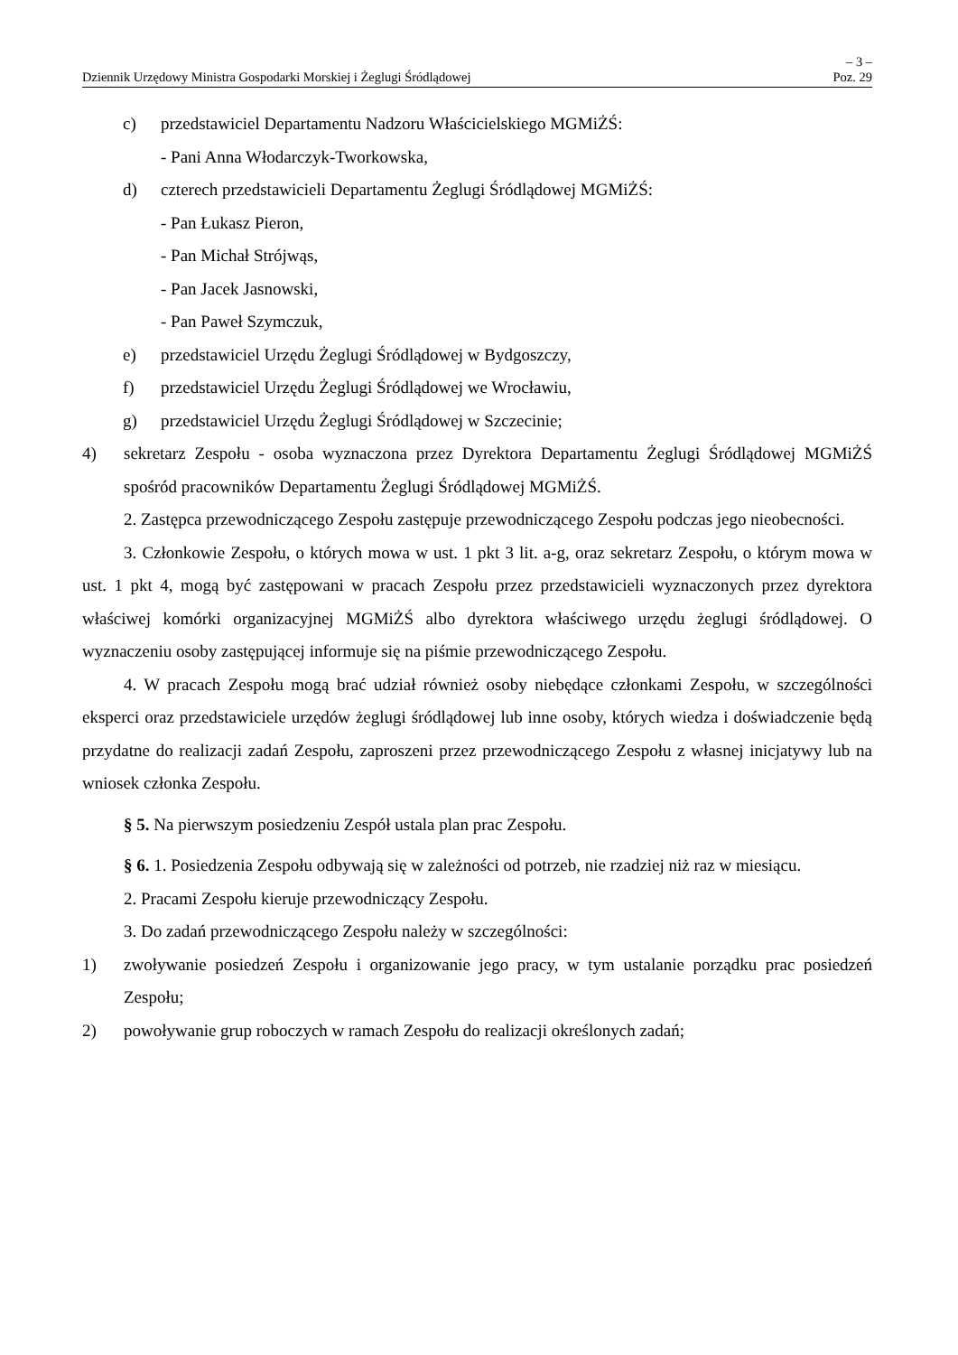– 3 –
Dziennik Urzędowy Ministra Gospodarki Morskiej i Żeglugi Śródlądowej Poz. 29
c) przedstawiciel Departamentu Nadzoru Właścicielskiego MGMiŻŚ:
- Pani Anna Włodarczyk-Tworkowska,
d) czterech przedstawicieli Departamentu Żeglugi Śródlądowej MGMiŻŚ:
- Pan Łukasz Pieron,
- Pan Michał Strójwąs,
- Pan Jacek Jasnowski,
- Pan Paweł Szymczuk,
e) przedstawiciel Urzędu Żeglugi Śródlądowej w Bydgoszczy,
f) przedstawiciel Urzędu Żeglugi Śródlądowej we Wrocławiu,
g) przedstawiciel Urzędu Żeglugi Śródlądowej w Szczecinie;
4) sekretarz Zespołu - osoba wyznaczona przez Dyrektora Departamentu Żeglugi Śródlądowej MGMiŻŚ spośród pracowników Departamentu Żeglugi Śródlądowej MGMiŻŚ.
2. Zastępca przewodniczącego Zespołu zastępuje przewodniczącego Zespołu podczas jego nieobecności.
3. Członkowie Zespołu, o których mowa w ust. 1 pkt 3 lit. a-g, oraz sekretarz Zespołu, o którym mowa w ust. 1 pkt 4, mogą być zastępowani w pracach Zespołu przez przedstawicieli wyznaczonych przez dyrektora właściwej komórki organizacyjnej MGMiŻŚ albo dyrektora właściwego urzędu żeglugi śródlądowej. O wyznaczeniu osoby zastępującej informuje się na piśmie przewodniczącego Zespołu.
4. W pracach Zespołu mogą brać udział również osoby niebędące członkami Zespołu, w szczególności eksperci oraz przedstawiciele urzędów żeglugi śródlądowej lub inne osoby, których wiedza i doświadczenie będą przydatne do realizacji zadań Zespołu, zaproszeni przez przewodniczącego Zespołu z własnej inicjatywy lub na wniosek członka Zespołu.
§ 5. Na pierwszym posiedzeniu Zespół ustala plan prac Zespołu.
§ 6. 1. Posiedzenia Zespołu odbywają się w zależności od potrzeb, nie rzadziej niż raz w miesiącu.
2. Pracami Zespołu kieruje przewodniczący Zespołu.
3. Do zadań przewodniczącego Zespołu należy w szczególności:
1) zwoływanie posiedzeń Zespołu i organizowanie jego pracy, w tym ustalanie porządku prac posiedzeń Zespołu;
2) powoływanie grup roboczych w ramach Zespołu do realizacji określonych zadań;